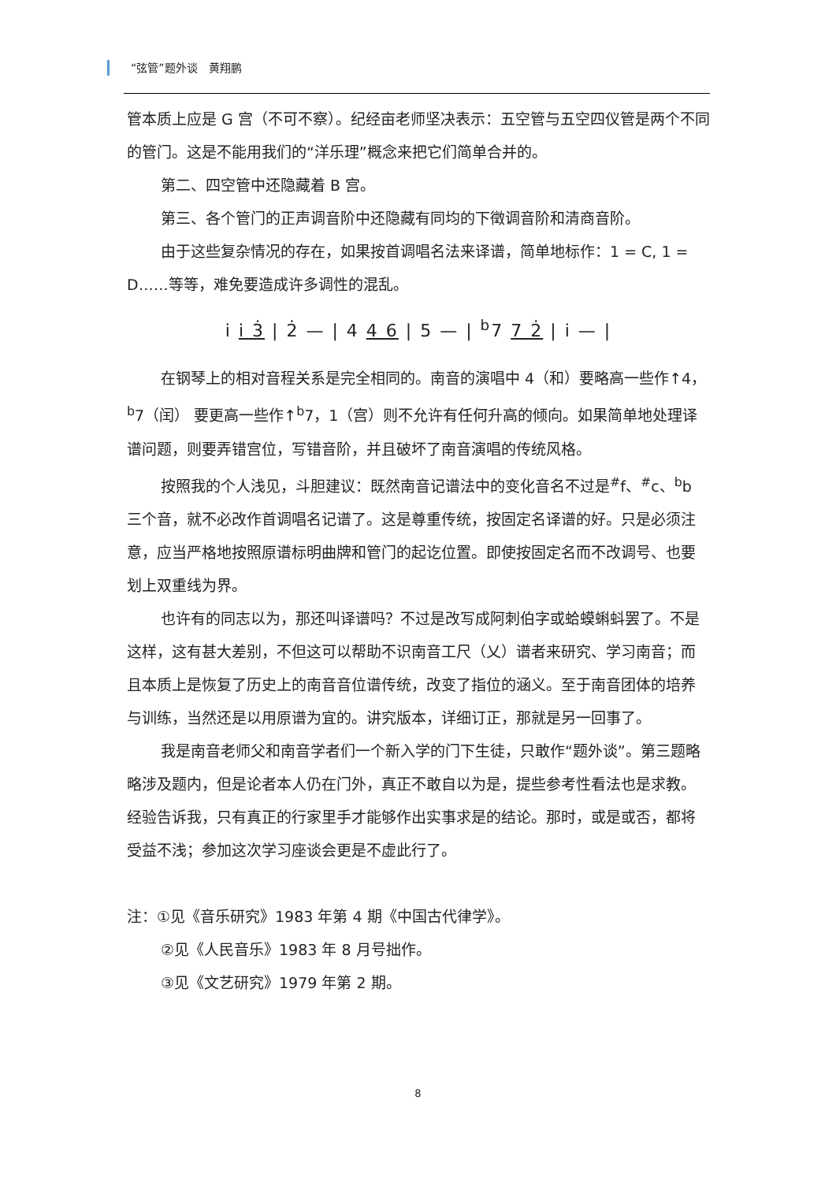“弦管”题外谈　黄翔鹏
管本质上应是 G 宫（不可不察）。纪经亩老师坚决表示：五空管与五空四仪管是两个不同的管门。这是不能用我们的“洋乐理”概念来把它们简单合并的。
第二、四空管中还隐藏着 B 宫。
第三、各个管门的正声调音阶中还隐藏有同均的下徵调音阶和清商音阶。
由于这些复杂情况的存在，如果按首调唱名法来译谱，简单地标作：1 = C, 1 = D……等等，难免要造成许多调性的混乱。
i̇ i̇ 3̇ | 2̇ — | 4 4 6 | 5 — | <sup>b</sup>7 7 2̇ | i̇ — |
在钢琴上的相对音程关系是完全相同的。南音的演唱中 4（和）要略高一些作↑4，<sup>b</sup>7（闰） 要更高一些作↑<sup>b</sup>7，1（宫）则不允许有任何升高的倾向。如果简单地处理译谱问题，则要弄错宫位，写错音阶，并且破坏了南音演唱的传统风格。
按照我的个人浅见，斗胆建议：既然南音记谱法中的变化音名不过是<sup>#</sup>f、<sup>#</sup>c、<sup>b</sup>b 三个音，就不必改作首调唱名记谱了。这是尊重传统，按固定名译谱的好。只是必须注意，应当严格地按照原谱标明曲牌和管门的起讫位置。即使按固定名而不改调号、也要划上双重线为界。
也许有的同志以为，那还叫译谱吗？不过是改写成阿刺伯字或蛤蟆蝌蚪罢了。不是这样，这有甚大差别，不但这可以帮助不识南音工尺（乂）谱者来研究、学习南音；而且本质上是恢复了历史上的南音音位谱传统，改变了指位的涵义。至于南音团体的培养与训练，当然还是以用原谱为宜的。讲究版本，详细订正，那就是另一回事了。
我是南音老师父和南音学者们一个新入学的门下生徒，只敢作“题外谈”。第三题略略涉及题内，但是论者本人仍在门外，真正不敢自以为是，提些参考性看法也是求教。经验告诉我，只有真正的行家里手才能够作出实事求是的结论。那时，或是或否，都将受益不浅；参加这次学习座谈会更是不虚此行了。
注：①见《音乐研究》1983 年第 4 期《中国古代律学》。
②见《人民音乐》1983 年 8 月号拙作。
③见《文艺研究》1979 年第 2 期。
8